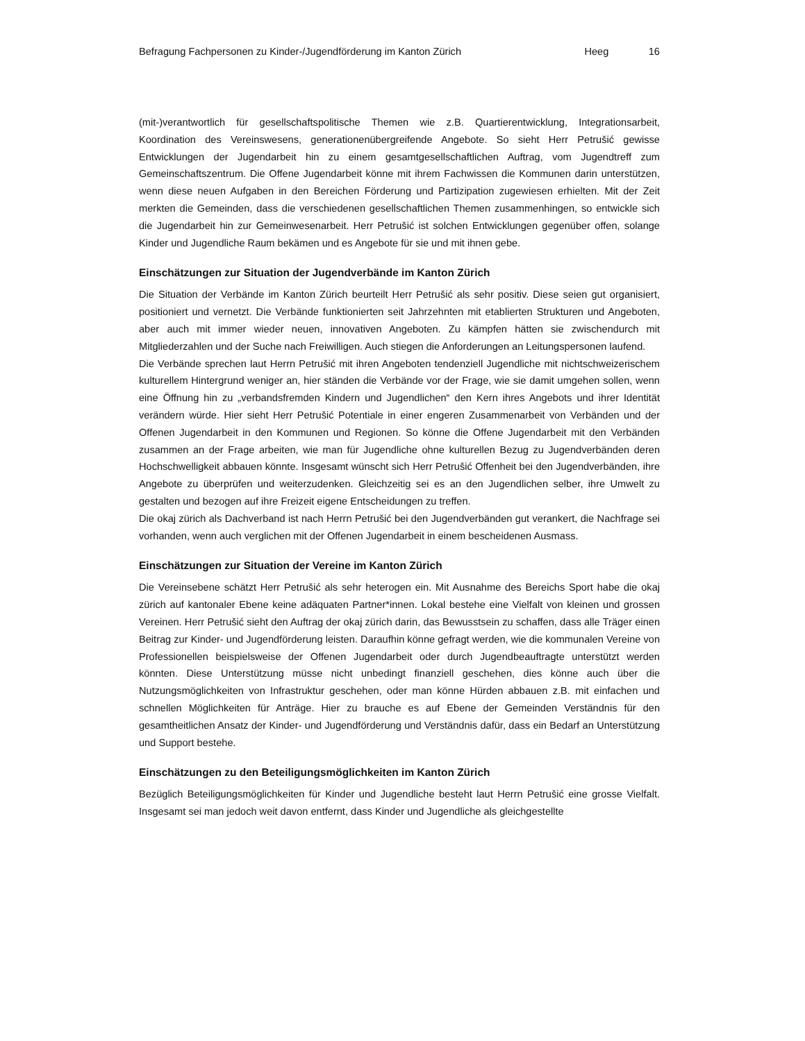Befragung Fachpersonen zu Kinder-/Jugendförderung im Kanton Zürich Heeg 16
(mit-)verantwortlich für gesellschaftspolitische Themen wie z.B. Quartierentwicklung, Integrationsarbeit, Koordination des Vereinswesens, generationenübergreifende Angebote. So sieht Herr Petrušić gewisse Entwicklungen der Jugendarbeit hin zu einem gesamtgesellschaftlichen Auftrag, vom Jugendtreff zum Gemeinschaftszentrum. Die Offene Jugendarbeit könne mit ihrem Fachwissen die Kommunen darin unterstützen, wenn diese neuen Aufgaben in den Bereichen Förderung und Partizipation zugewiesen erhielten. Mit der Zeit merkten die Gemeinden, dass die verschiedenen gesellschaftlichen Themen zusammenhingen, so entwickle sich die Jugendarbeit hin zur Gemeinwesenarbeit. Herr Petrušić ist solchen Entwicklungen gegenüber offen, solange Kinder und Jugendliche Raum bekämen und es Angebote für sie und mit ihnen gebe.
Einschätzungen zur Situation der Jugendverbände im Kanton Zürich
Die Situation der Verbände im Kanton Zürich beurteilt Herr Petrušić als sehr positiv. Diese seien gut organisiert, positioniert und vernetzt. Die Verbände funktionierten seit Jahrzehnten mit etablierten Strukturen und Angeboten, aber auch mit immer wieder neuen, innovativen Angeboten. Zu kämpfen hätten sie zwischendurch mit Mitgliederzahlen und der Suche nach Freiwilligen. Auch stiegen die Anforderungen an Leitungspersonen laufend.
Die Verbände sprechen laut Herrn Petrušić mit ihren Angeboten tendenziell Jugendliche mit nichtschweizerischem kulturellem Hintergrund weniger an, hier ständen die Verbände vor der Frage, wie sie damit umgehen sollen, wenn eine Öffnung hin zu „verbandsfremden Kindern und Jugendlichen“ den Kern ihres Angebots und ihrer Identität verändern würde. Hier sieht Herr Petrušić Potentiale in einer engeren Zusammenarbeit von Verbänden und der Offenen Jugendarbeit in den Kommunen und Regionen. So könne die Offene Jugendarbeit mit den Verbänden zusammen an der Frage arbeiten, wie man für Jugendliche ohne kulturellen Bezug zu Jugendverbänden deren Hochschwelligkeit abbauen könnte. Insgesamt wünscht sich Herr Petrušić Offenheit bei den Jugendverbänden, ihre Angebote zu überprüfen und weiterzudenken. Gleichzeitig sei es an den Jugendlichen selber, ihre Umwelt zu gestalten und bezogen auf ihre Freizeit eigene Entscheidungen zu treffen.
Die okaj zürich als Dachverband ist nach Herrn Petrušić bei den Jugendverbänden gut verankert, die Nachfrage sei vorhanden, wenn auch verglichen mit der Offenen Jugendarbeit in einem bescheidenen Ausmass.
Einschätzungen zur Situation der Vereine im Kanton Zürich
Die Vereinsebene schätzt Herr Petrušić als sehr heterogen ein. Mit Ausnahme des Bereichs Sport habe die okaj zürich auf kantonaler Ebene keine adäquaten Partner*innen. Lokal bestehe eine Vielfalt von kleinen und grossen Vereinen. Herr Petrušić sieht den Auftrag der okaj zürich darin, das Bewusstsein zu schaffen, dass alle Träger einen Beitrag zur Kinder- und Jugendförderung leisten. Daraufhin könne gefragt werden, wie die kommunalen Vereine von Professionellen beispielsweise der Offenen Jugendarbeit oder durch Jugendbeauftragte unterstützt werden könnten. Diese Unterstützung müsse nicht unbedingt finanziell geschehen, dies könne auch über die Nutzungsmöglichkeiten von Infrastruktur geschehen, oder man könne Hürden abbauen z.B. mit einfachen und schnellen Möglichkeiten für Anträge. Hier zu brauche es auf Ebene der Gemeinden Verständnis für den gesamtheitlichen Ansatz der Kinder- und Jugendförderung und Verständnis dafür, dass ein Bedarf an Unterstützung und Support bestehe.
Einschätzungen zu den Beteiligungsmöglichkeiten im Kanton Zürich
Bezüglich Beteiligungsmöglichkeiten für Kinder und Jugendliche besteht laut Herrn Petrušić eine grosse Vielfalt. Insgesamt sei man jedoch weit davon entfernt, dass Kinder und Jugendliche als gleichgestellte